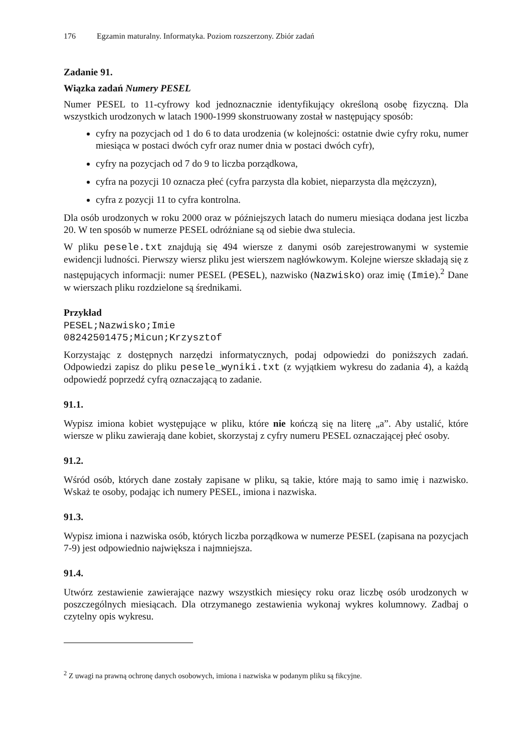176 Egzamin maturalny. Informatyka. Poziom rozszerzony. Zbiór zadań
Zadanie 91.
Wiązka zadań Numery PESEL
Numer PESEL to 11-cyfrowy kod jednoznacznie identyfikujący określoną osobę fizyczną. Dla wszystkich urodzonych w latach 1900-1999 skonstruowany został w następujący sposób:
cyfry na pozycjach od 1 do 6 to data urodzenia (w kolejności: ostatnie dwie cyfry roku, numer miesiąca w postaci dwóch cyfr oraz numer dnia w postaci dwóch cyfr),
cyfry na pozycjach od 7 do 9 to liczba porządkowa,
cyfra na pozycji 10 oznacza płeć (cyfra parzysta dla kobiet, nieparzysta dla mężczyzn),
cyfra z pozycji 11 to cyfra kontrolna.
Dla osób urodzonych w roku 2000 oraz w późniejszych latach do numeru miesiąca dodana jest liczba 20. W ten sposób w numerze PESEL odróżniane są od siebie dwa stulecia.
W pliku pesele.txt znajdują się 494 wiersze z danymi osób zarejestrowanymi w systemie ewidencji ludności. Pierwszy wiersz pliku jest wierszem nagłówkowym. Kolejne wiersze składają się z następujących informacji: numer PESEL (PESEL), nazwisko (Nazwisko) oraz imię (Imie).<sup>2</sup> Dane w wierszach pliku rozdzielone są średnikami.
Przykład
PESEL;Nazwisko;Imie
08242501475;Micun;Krzysztof
Korzystając z dostępnych narzędzi informatycznych, podaj odpowiedzi do poniższych zadań. Odpowiedzi zapisz do pliku pesele_wyniki.txt (z wyjątkiem wykresu do zadania 4), a każdą odpowiedź poprzedź cyfrą oznaczającą to zadanie.
91.1.
Wypisz imiona kobiet występujące w pliku, które nie kończą się na literę „a”. Aby ustalić, które wiersze w pliku zawierają dane kobiet, skorzystaj z cyfry numeru PESEL oznaczającej płeć osoby.
91.2.
Wśród osób, których dane zostały zapisane w pliku, są takie, które mają to samo imię i nazwisko. Wskaż te osoby, podając ich numery PESEL, imiona i nazwiska.
91.3.
Wypisz imiona i nazwiska osób, których liczba porządkowa w numerze PESEL (zapisana na pozycjach 7-9) jest odpowiednio największa i najmniejsza.
91.4.
Utwórz zestawienie zawierające nazwy wszystkich miesięcy roku oraz liczbę osób urodzonych w poszczególnych miesiącach. Dla otrzymanego zestawienia wykonaj wykres kolumnowy. Zadbaj o czytelny opis wykresu.
<sup>2</sup> Z uwagi na prawną ochronę danych osobowych, imiona i nazwiska w podanym pliku są fikcyjne.